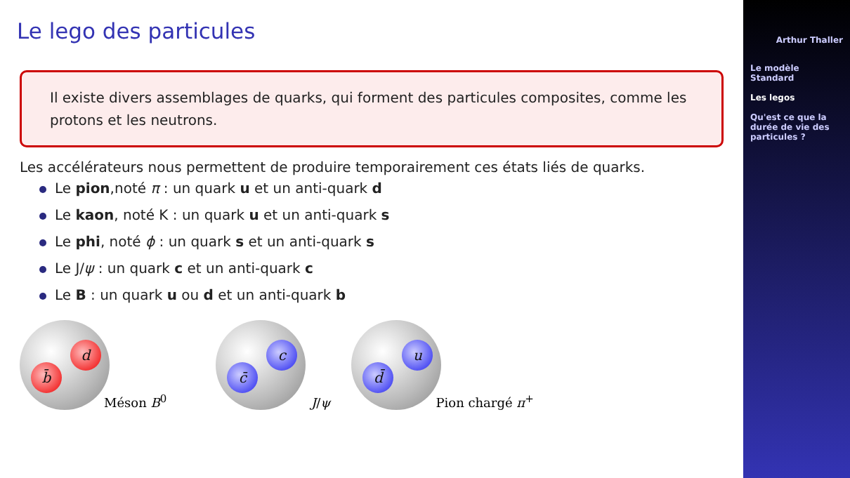Le lego des particules
Il existe divers assemblages de quarks, qui forment des particules composites, comme les protons et les neutrons.
Les accélérateurs nous permettent de produire temporairement ces états liés de quarks.
Le pion,noté π : un quark u et un anti-quark d
Le kaon, noté K : un quark u et un anti-quark s
Le phi, noté ϕ : un quark s et un anti-quark s
Le J/ψ : un quark c et un anti-quark c
Le B : un quark u ou d et un anti-quark b
b̄
d
Méson B<sup>0</sup>
c̄
c
J/ψ
d̄
u
Pion chargé π<sup>+</sup>
Arthur Thaller
Le modèle Standard
Les legos
Qu'est ce que la durée de vie des particules ?